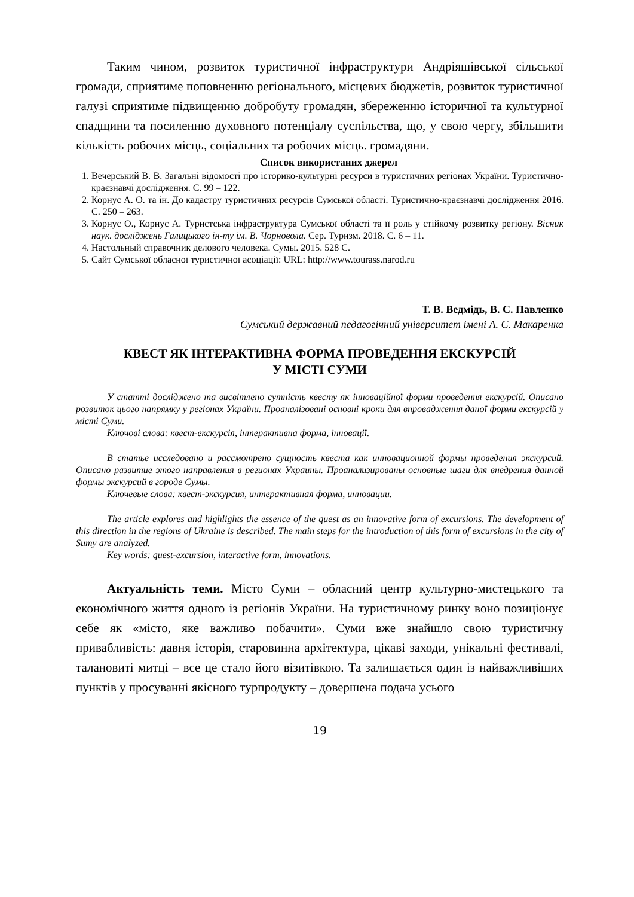Таким чином, розвиток туристичної інфраструктури Андріяшівської сільської громади, сприятиме поповненню регіонального, місцевих бюджетів, розвиток туристичної галузі сприятиме підвищенню добробуту громадян, збереженню історичної та культурної спадщини та посиленню духовного потенціалу суспільства, що, у свою чергу, збільшити кількість робочих місць, соціальних та робочих місць. громадяни.
Список використаних джерел
1. Вечерський В. В. Загальні відомості про історико-культурні ресурси в туристичних регіонах України. Туристично-краєзнавчі дослідження. С. 99 – 122.
2. Корнус А. О. та ін. До кадастру туристичних ресурсів Сумської області. Туристично-краєзнавчі дослідження 2016. С. 250 – 263.
3. Корнус О., Корнус А. Туристська інфраструктура Сумської області та її роль у стійкому розвитку регіону. Вісник наук. досліджень Галицького ін-ту ім. В. Чорновола. Сер. Туризм. 2018. С. 6 – 11.
4. Настольный справочник делового человека. Сумы. 2015. 528 С.
5. Сайт Сумської обласної туристичної асоціації: URL: http://www.tourass.narod.ru
Т. В. Ведмідь, В. С. Павленко
Сумський державний педагогічний університет імені А. С. Макаренка
КВЕСТ ЯК ІНТЕРАКТИВНА ФОРМА ПРОВЕДЕННЯ ЕКСКУРСІЙ
У МІСТІ СУМИ
У статті досліджено та висвітлено сутність квесту як інноваційної форми проведення екскурсій. Описано розвиток цього напрямку у регіонах України. Проаналізовані основні кроки для впровадження даної форми екскурсій у місті Суми.
Ключові слова: квест-екскурсія, інтерактивна форма, інновації.
В статье исследовано и рассмотрено сущность квеста как инновационной формы проведения экскурсий. Описано развитие этого направления в регионах Украины. Проанализированы основные шаги для внедрения данной формы экскурсий в городе Сумы.
Ключевые слова: квест-экскурсия, интерактивная форма, инновации.
The article explores and highlights the essence of the quest as an innovative form of excursions. The development of this direction in the regions of Ukraine is described. The main steps for the introduction of this form of excursions in the city of Sumy are analyzed.
Key words: quest-excursion, interactive form, innovations.
Актуальність теми. Місто Суми – обласний центр культурно-мистецького та економічного життя одного із регіонів України. На туристичному ринку воно позиціонує себе як «місто, яке важливо побачити». Суми вже знайшло свою туристичну привабливість: давня історія, старовинна архітектура, цікаві заходи, унікальні фестивалі, талановиті митці – все це стало його візитівкою. Та залишається один із найважливіших пунктів у просуванні якісного турпродукту – довершена подача усього
19